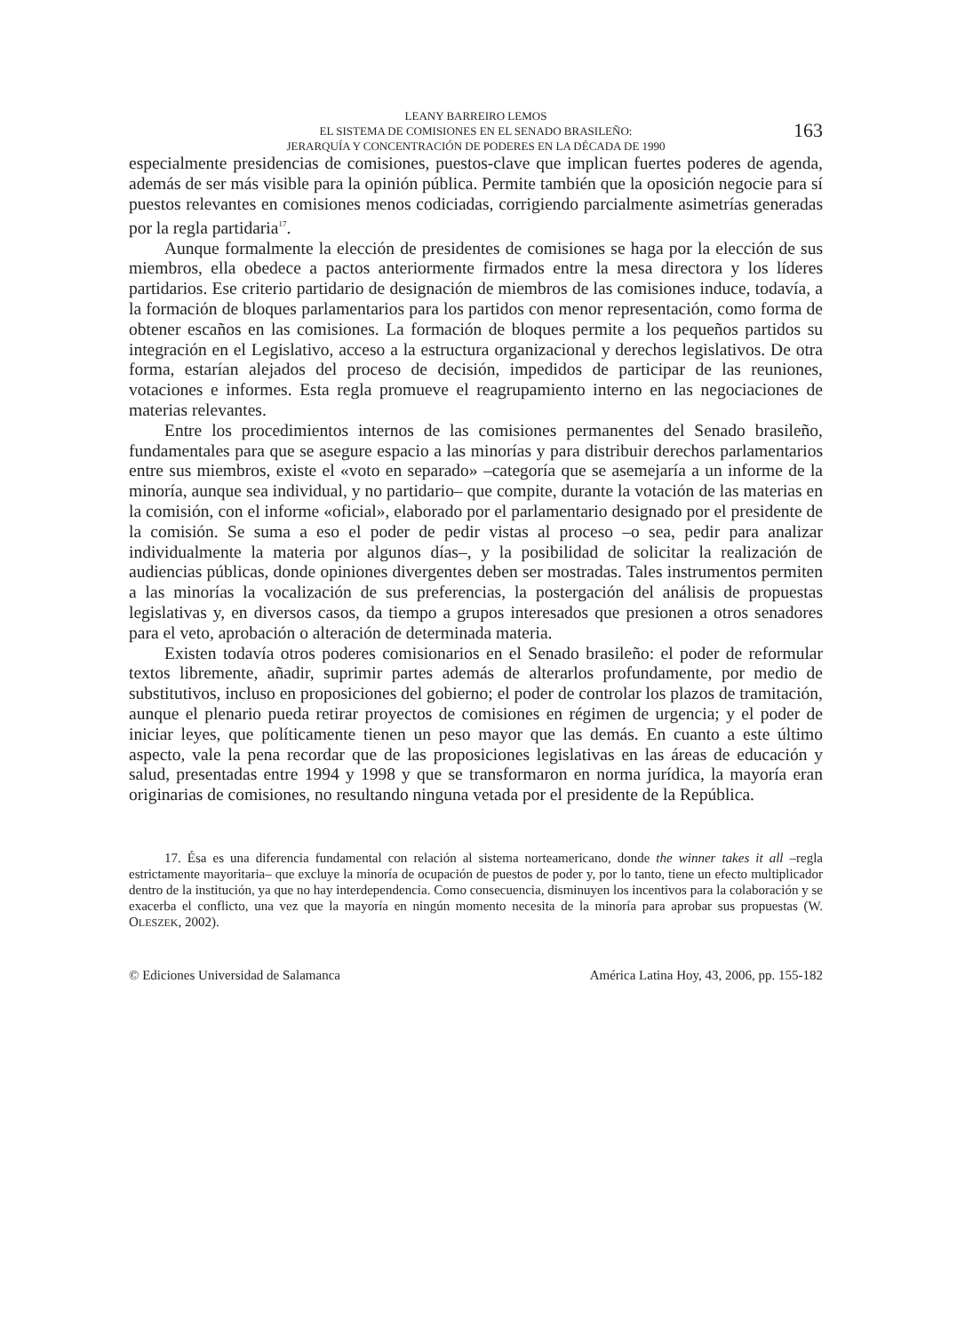LEANY BARREIRO LEMOS
EL SISTEMA DE COMISIONES EN EL SENADO BRASILEÑO:
JERARQUÍA Y CONCENTRACIÓN DE PODERES EN LA DÉCADA DE 1990
163
especialmente presidencias de comisiones, puestos-clave que implican fuertes poderes de agenda, además de ser más visible para la opinión pública. Permite también que la oposición negocie para sí puestos relevantes en comisiones menos codiciadas, corrigiendo parcialmente asimetrías generadas por la regla partidaria<sup>17</sup>.
Aunque formalmente la elección de presidentes de comisiones se haga por la elección de sus miembros, ella obedece a pactos anteriormente firmados entre la mesa directora y los líderes partidarios. Ese criterio partidario de designación de miembros de las comisiones induce, todavía, a la formación de bloques parlamentarios para los partidos con menor representación, como forma de obtener escaños en las comisiones. La formación de bloques permite a los pequeños partidos su integración en el Legislativo, acceso a la estructura organizacional y derechos legislativos. De otra forma, estarían alejados del proceso de decisión, impedidos de participar de las reuniones, votaciones e informes. Esta regla promueve el reagrupamiento interno en las negociaciones de materias relevantes.
Entre los procedimientos internos de las comisiones permanentes del Senado brasileño, fundamentales para que se asegure espacio a las minorías y para distribuir derechos parlamentarios entre sus miembros, existe el «voto en separado» –categoría que se asemejaría a un informe de la minoría, aunque sea individual, y no partidario– que compite, durante la votación de las materias en la comisión, con el informe «oficial», elaborado por el parlamentario designado por el presidente de la comisión. Se suma a eso el poder de pedir vistas al proceso –o sea, pedir para analizar individualmente la materia por algunos días–, y la posibilidad de solicitar la realización de audiencias públicas, donde opiniones divergentes deben ser mostradas. Tales instrumentos permiten a las minorías la vocalización de sus preferencias, la postergación del análisis de propuestas legislativas y, en diversos casos, da tiempo a grupos interesados que presionen a otros senadores para el veto, aprobación o alteración de determinada materia.
Existen todavía otros poderes comisionarios en el Senado brasileño: el poder de reformular textos libremente, añadir, suprimir partes además de alterarlos profundamente, por medio de substitutivos, incluso en proposiciones del gobierno; el poder de controlar los plazos de tramitación, aunque el plenario pueda retirar proyectos de comisiones en régimen de urgencia; y el poder de iniciar leyes, que políticamente tienen un peso mayor que las demás. En cuanto a este último aspecto, vale la pena recordar que de las proposiciones legislativas en las áreas de educación y salud, presentadas entre 1994 y 1998 y que se transformaron en norma jurídica, la mayoría eran originarias de comisiones, no resultando ninguna vetada por el presidente de la República.
17. Ésa es una diferencia fundamental con relación al sistema norteamericano, donde the winner takes it all –regla estrictamente mayoritaria– que excluye la minoría de ocupación de puestos de poder y, por lo tanto, tiene un efecto multiplicador dentro de la institución, ya que no hay interdependencia. Como consecuencia, disminuyen los incentivos para la colaboración y se exacerba el conflicto, una vez que la mayoría en ningún momento necesita de la minoría para aprobar sus propuestas (W. OLESZEK, 2002).
© Ediciones Universidad de Salamanca América Latina Hoy, 43, 2006, pp. 155-182